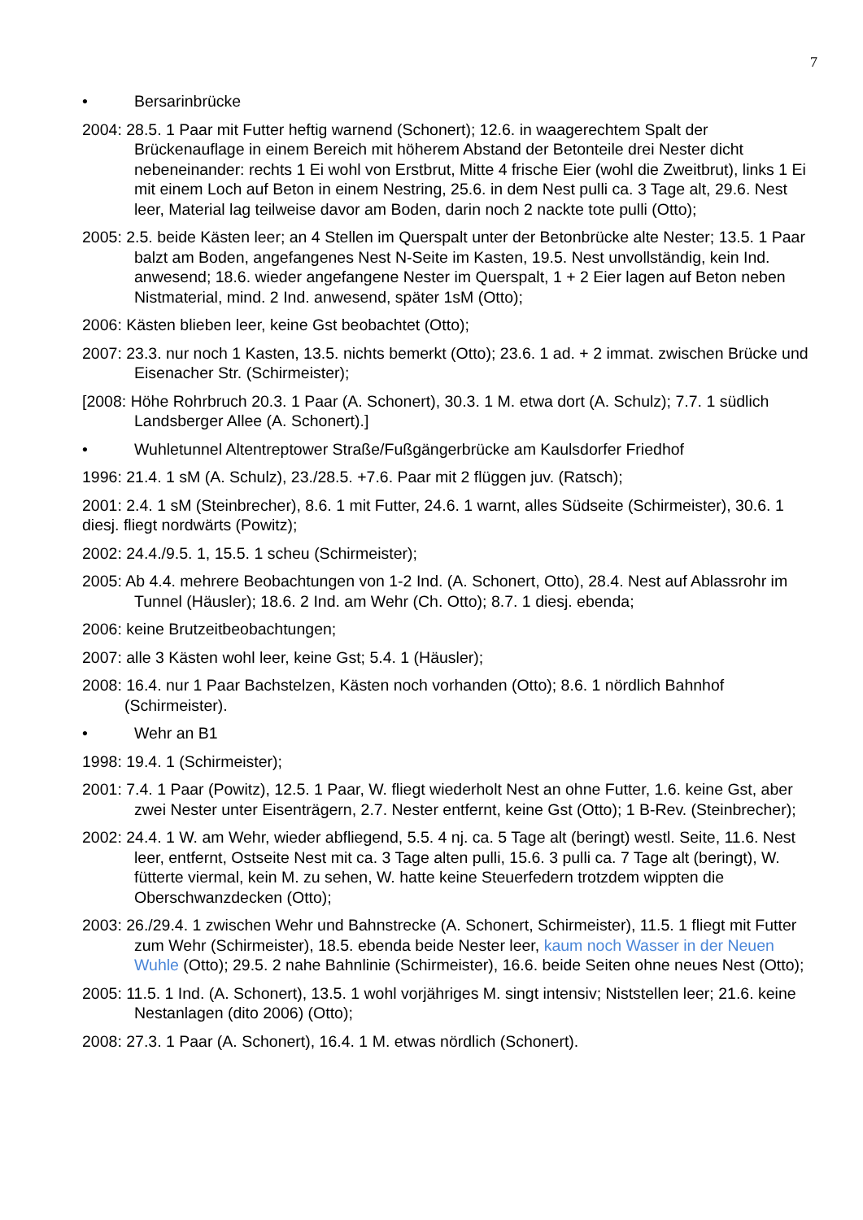7
• Bersarinbrücke
2004: 28.5. 1 Paar mit Futter heftig warnend (Schonert); 12.6. in waagerechtem Spalt der Brückenauflage in einem Bereich mit höherem Abstand der Betonteile drei Nester dicht nebeneinander: rechts 1 Ei wohl von Erstbrut, Mitte 4 frische Eier (wohl die Zweitbrut), links 1 Ei mit einem Loch auf Beton in einem Nestring, 25.6. in dem Nest pulli ca. 3 Tage alt, 29.6. Nest leer, Material lag teilweise davor am Boden, darin noch 2 nackte tote pulli (Otto);
2005: 2.5. beide Kästen leer; an 4 Stellen im Querspalt unter der Betonbrücke alte Nester; 13.5. 1 Paar balzt am Boden, angefangenes Nest N-Seite im Kasten, 19.5. Nest unvollständig, kein Ind. anwesend; 18.6. wieder angefangene Nester im Querspalt, 1 + 2 Eier lagen auf Beton neben Nistmaterial, mind. 2 Ind. anwesend, später 1sM (Otto);
2006: Kästen blieben leer, keine Gst beobachtet (Otto);
2007: 23.3. nur noch 1 Kasten, 13.5. nichts bemerkt (Otto); 23.6. 1 ad. + 2 immat. zwischen Brücke und Eisenacher Str. (Schirmeister);
[2008: Höhe Rohrbruch 20.3. 1 Paar (A. Schonert), 30.3. 1 M. etwa dort (A. Schulz); 7.7. 1 südlich Landsberger Allee (A. Schonert).]
• Wuhletunnel Altentreptower Straße/Fußgängerbrücke am Kaulsdorfer Friedhof
1996: 21.4. 1 sM (A. Schulz), 23./28.5. +7.6. Paar mit 2 flüggen juv. (Ratsch);
2001: 2.4. 1 sM (Steinbrecher), 8.6. 1 mit Futter, 24.6. 1 warnt, alles Südseite (Schirmeister), 30.6. 1 diesj. fliegt nordwärts (Powitz);
2002: 24.4./9.5. 1, 15.5. 1 scheu (Schirmeister);
2005: Ab 4.4. mehrere Beobachtungen von 1-2 Ind. (A. Schonert, Otto), 28.4. Nest auf Ablassrohr im Tunnel (Häusler); 18.6. 2 Ind. am Wehr (Ch. Otto); 8.7. 1 diesj. ebenda;
2006: keine Brutzeitbeobachtungen;
2007: alle 3 Kästen wohl leer, keine Gst; 5.4. 1 (Häusler);
2008: 16.4. nur 1 Paar Bachstelzen, Kästen noch vorhanden (Otto); 8.6. 1 nördlich Bahnhof (Schirmeister).
• Wehr an B1
1998: 19.4. 1 (Schirmeister);
2001: 7.4. 1 Paar (Powitz), 12.5. 1 Paar, W. fliegt wiederholt Nest an ohne Futter, 1.6. keine Gst, aber zwei Nester unter Eisenträgern, 2.7. Nester entfernt, keine Gst (Otto); 1 B-Rev. (Steinbrecher);
2002: 24.4. 1 W. am Wehr, wieder abfliegend, 5.5. 4 nj. ca. 5 Tage alt (beringt) westl. Seite, 11.6. Nest leer, entfernt, Ostseite Nest mit ca. 3 Tage alten pulli, 15.6. 3 pulli ca. 7 Tage alt (beringt), W. fütterte viermal, kein M. zu sehen, W. hatte keine Steuerfedern trotzdem wippten die Oberschwanzdecken (Otto);
2003: 26./29.4. 1 zwischen Wehr und Bahnstrecke (A. Schonert, Schirmeister), 11.5. 1 fliegt mit Futter zum Wehr (Schirmeister), 18.5. ebenda beide Nester leer, kaum noch Wasser in der Neuen Wuhle (Otto); 29.5. 2 nahe Bahnlinie (Schirmeister), 16.6. beide Seiten ohne neues Nest (Otto);
2005: 11.5. 1 Ind. (A. Schonert), 13.5. 1 wohl vorjähriges M. singt intensiv; Niststellen leer; 21.6. keine Nestanlagen (dito 2006) (Otto);
2008: 27.3. 1 Paar (A. Schonert), 16.4. 1 M. etwas nördlich (Schonert).